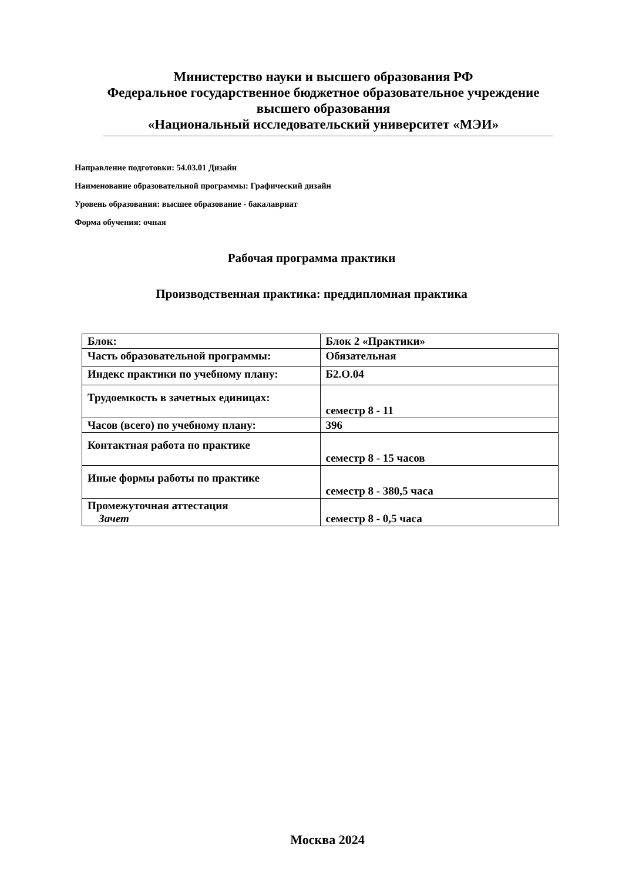Министерство науки и высшего образования РФ
Федеральное государственное бюджетное образовательное учреждение
высшего образования
«Национальный исследовательский университет «МЭИ»
Направление подготовки: 54.03.01 Дизайн
Наименование образовательной программы: Графический дизайн
Уровень образования: высшее образование - бакалавриат
Форма обучения: очная
Рабочая программа практики
Производственная практика: преддипломная практика
| Блок: | Блок 2 «Практики» |
| Часть образовательной программы: | Обязательная |
| Индекс практики по учебному плану: | Б2.О.04 |
| Трудоемкость в зачетных единицах: | семестр 8 - 11 |
| Часов (всего) по учебному плану: | 396 |
| Контактная работа по практике | семестр 8 - 15 часов |
| Иные формы работы по практике | семестр 8 - 380,5 часа |
| Промежуточная аттестация Зачет | семестр 8 - 0,5 часа |
Москва 2024